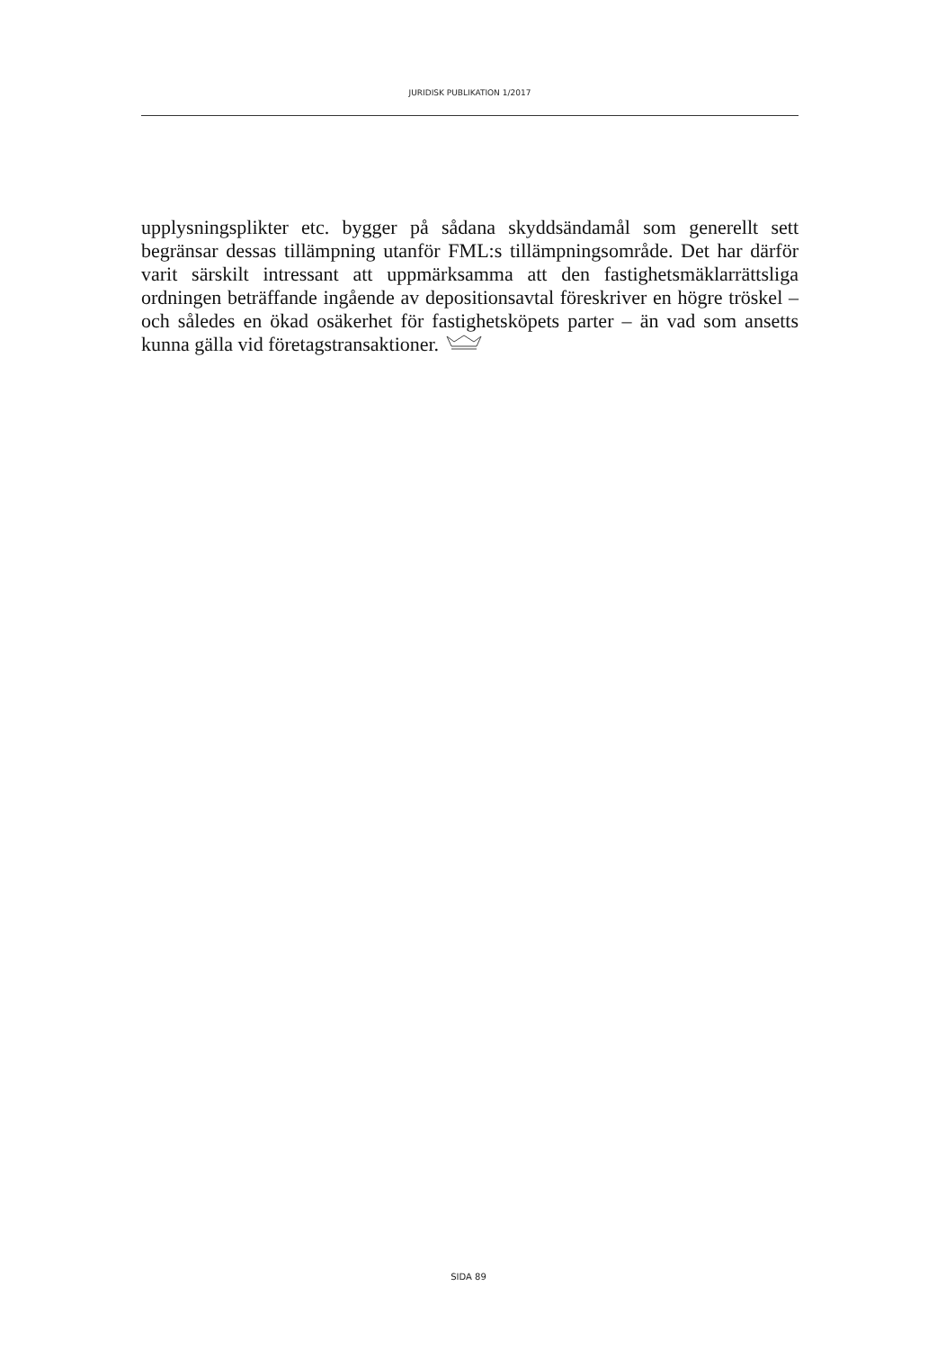JURIDISK PUBLIKATION 1/2017
upplysningsplikter etc. bygger på sådana skyddsändamål som generellt sett begränsar dessas tillämpning utanför FML:s tillämpningsområde. Det har därför varit särskilt intressant att uppmärksamma att den fastighetsmäklarrättsliga ordningen beträffande ingående av depositionsavtal föreskriver en högre tröskel – och således en ökad osäkerhet för fastighetsköpets parter – än vad som ansetts kunna gälla vid företagstransaktioner.
SIDA 89